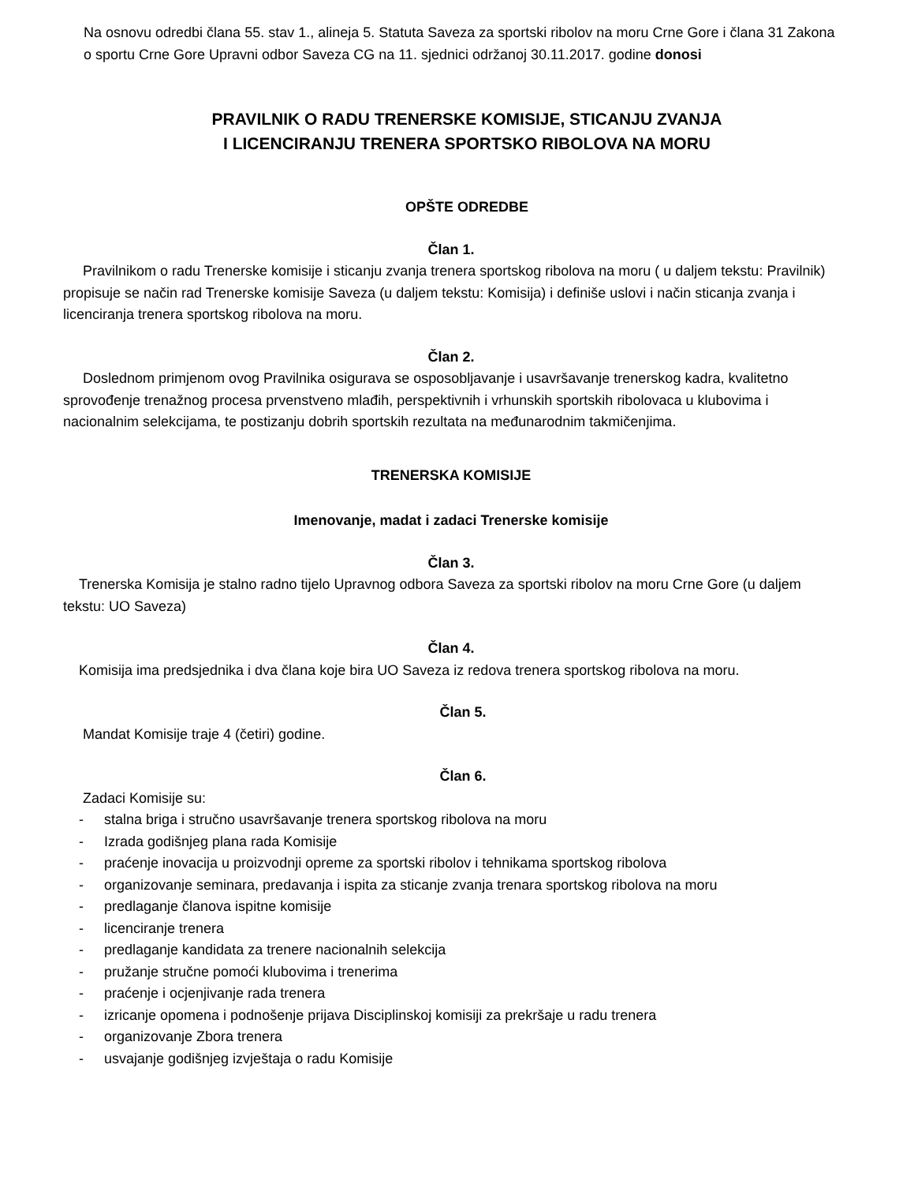Na osnovu odredbi člana 55. stav 1., alineja 5. Statuta Saveza za sportski ribolov na moru Crne Gore i člana 31 Zakona o sportu Crne Gore Upravni odbor Saveza CG na 11. sjednici održanoj 30.11.2017. godine donosi
PRAVILNIK O RADU TRENERSKE KOMISIJE, STICANJU ZVANJA
I LICENCIRANJU TRENERA SPORTSKO RIBOLOVA NA MORU
OPŠTE ODREDBE
Član 1.
Pravilnikom o radu Trenerske komisije i sticanju zvanja trenera sportskog ribolova na moru ( u daljem tekstu: Pravilnik) propisuje se način rad Trenerske komisije Saveza (u daljem tekstu: Komisija) i definiše uslovi i način sticanja zvanja i licenciranja trenera sportskog ribolova na moru.
Član 2.
Doslednom primjenom ovog Pravilnika osigurava se osposobljavanje i usavršavanje trenerskog kadra, kvalitetno sprovođenje trenažnog procesa prvenstveno mlađih, perspektivnih i vrhunskih sportskih ribolovaca u klubovima i nacionalnim selekcijama, te postizanju dobrih sportskih rezultata na međunarodnim takmičenjima.
TRENERSKA KOMISIJE
Imenovanje, madat i zadaci Trenerske komisije
Član 3.
Trenerska Komisija je stalno radno tijelo Upravnog odbora Saveza za sportski ribolov na moru Crne Gore (u daljem tekstu: UO Saveza)
Član 4.
Komisija ima predsjednika i dva člana koje bira UO Saveza iz redova trenera sportskog ribolova na moru.
Član 5.
Mandat Komisije traje 4 (četiri) godine.
Član 6.
Zadaci Komisije su:
- stalna briga i stručno usavršavanje trenera sportskog ribolova na moru
- Izrada godišnjeg plana rada Komisije
- praćenje inovacija u proizvodnji opreme za sportski ribolov i tehnikama sportskog ribolova
- organizovanje seminara, predavanja i ispita za sticanje zvanja trenara sportskog ribolova na moru
- predlaganje članova ispitne komisije
- licenciranje trenera
- predlaganje kandidata za trenere nacionalnih selekcija
- pružanje stručne pomoći klubovima i trenerima
- praćenje i ocjenjivanje rada trenera
- izricanje opomena i podnošenje prijava Disciplinskoj komisiji za prekršaje u radu trenera
- organizovanje Zbora trenera
- usvajanje godišnjeg izvještaja o radu Komisije